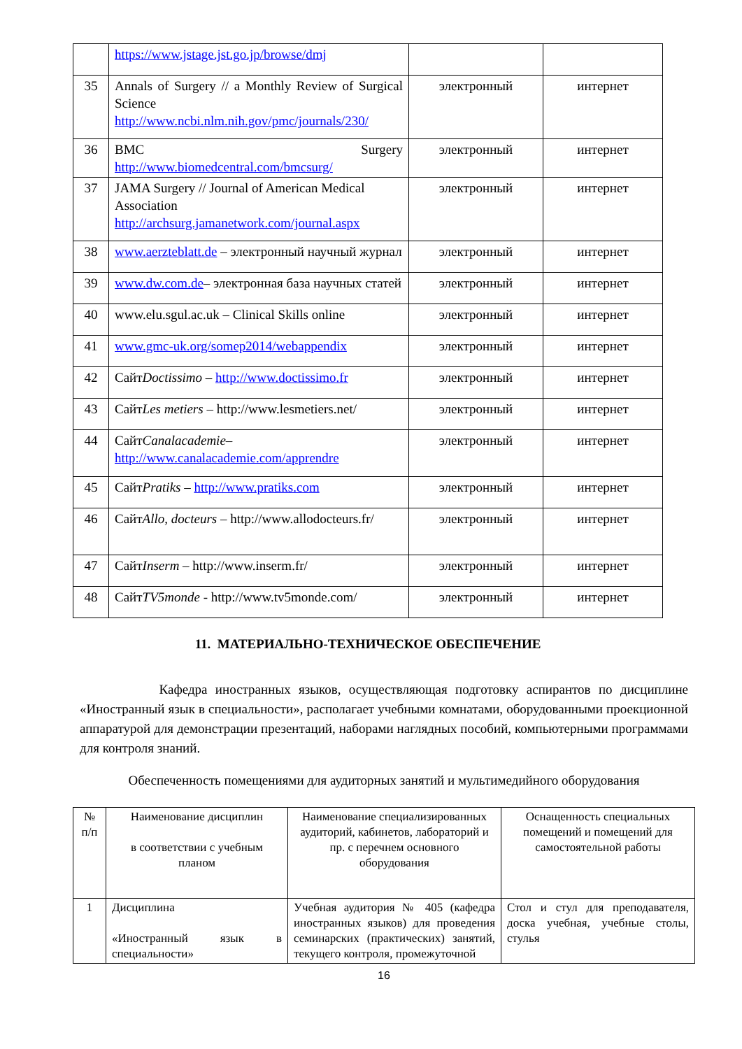| | https://www.jstage.jst.go.jp/browse/dmj | | |
| 35 | Annals of Surgery // a Monthly Review of Surgical Science http://www.ncbi.nlm.nih.gov/pmc/journals/230/ | электронный | интернет |
| 36 | BMC Surgery http://www.biomedcentral.com/bmcsurg/ | электронный | интернет |
| 37 | JAMA Surgery // Journal of American Medical Association http://archsurg.jamanetwork.com/journal.aspx | электронный | интернет |
| 38 | www.aerzteblatt.de – электронный научный журнал | электронный | интернет |
| 39 | www.dw.com.de – электронная база научных статей | электронный | интернет |
| 40 | www.elu.sgul.ac.uk – Clinical Skills online | электронный | интернет |
| 41 | www.gmc-uk.org/somep2014/webappendix | электронный | интернет |
| 42 | Сайт Doctissimo – http://www.doctissimo.fr | электронный | интернет |
| 43 | Сайт Les metiers – http://www.lesmetiers.net/ | электронный | интернет |
| 44 | Сайт Canalacademie – http://www.canalacademie.com/apprendre | электронный | интернет |
| 45 | Сайт Pratiks – http://www.pratiks.com | электронный | интернет |
| 46 | Сайт Allo, docteurs – http://www.allodocteurs.fr/ | электронный | интернет |
| 47 | Сайт Inserm – http://www.inserm.fr/ | электронный | интернет |
| 48 | Сайт TV5monde - http://www.tv5monde.com/ | электронный | интернет |
11. МАТЕРИАЛЬНО-ТЕХНИЧЕСКОЕ ОБЕСПЕЧЕНИЕ
Кафедра иностранных языков, осуществляющая подготовку аспирантов по дисциплине «Иностранный язык в специальности», располагает учебными комнатами, оборудованными проекционной аппаратурой для демонстрации презентаций, наборами наглядных пособий, компьютерными программами для контроля знаний.
Обеспеченность помещениями для аудиторных занятий и мультимедийного оборудования
| № п/п | Наименование дисциплин в соответствии с учебным планом | Наименование специализированных аудиторий, кабинетов, лабораторий и пр. с перечнем основного оборудования | Оснащенность специальных помещений и помещений для самостоятельной работы |
| 1 | Дисциплина «Иностранный язык в специальности» | Учебная аудитория № 405 (кафедра иностранных языков) для проведения семинарских (практических) занятий, текущего контроля, промежуточной | Стол и стул для преподавателя, доска учебная, учебные столы, стулья |
16